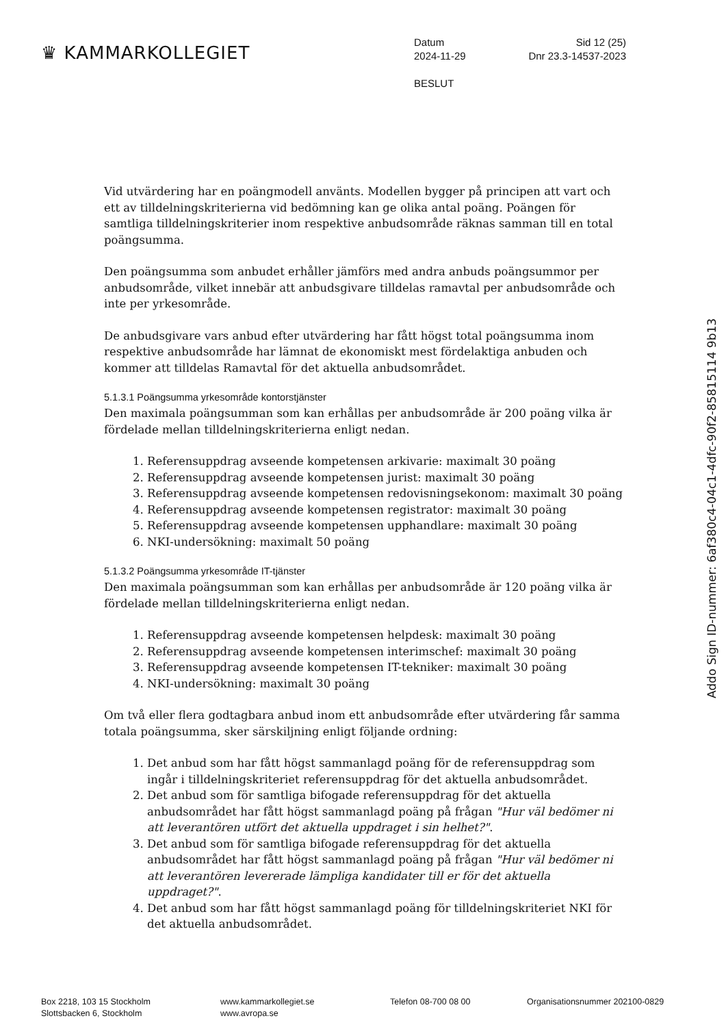♛ KAMMARKOLLEGIET
Datum Sid 12 (25)
2024-11-29 Dnr 23.3-14537-2023
BESLUT
Vid utvärdering har en poängmodell använts. Modellen bygger på principen att vart och ett av tilldelningskriterierna vid bedömning kan ge olika antal poäng. Poängen för samtliga tilldelningskriterier inom respektive anbudsområde räknas samman till en total poängsumma.
Den poängsumma som anbudet erhåller jämförs med andra anbuds poängsummor per anbudsområde, vilket innebär att anbudsgivare tilldelas ramavtal per anbudsområde och inte per yrkesområde.
De anbudsgivare vars anbud efter utvärdering har fått högst total poängsumma inom respektive anbudsområde har lämnat de ekonomiskt mest fördelaktiga anbuden och kommer att tilldelas Ramavtal för det aktuella anbudsområdet.
5.1.3.1 Poängsumma yrkesområde kontorstjänster
Den maximala poängsumman som kan erhållas per anbudsområde är 200 poäng vilka är fördelade mellan tilldelningskriterierna enligt nedan.
1. Referensuppdrag avseende kompetensen arkivarie: maximalt 30 poäng
2. Referensuppdrag avseende kompetensen jurist: maximalt 30 poäng
3. Referensuppdrag avseende kompetensen redovisningsekonom: maximalt 30 poäng
4. Referensuppdrag avseende kompetensen registrator: maximalt 30 poäng
5. Referensuppdrag avseende kompetensen upphandlare: maximalt 30 poäng
6. NKI-undersökning: maximalt 50 poäng
5.1.3.2 Poängsumma yrkesområde IT-tjänster
Den maximala poängsumman som kan erhållas per anbudsområde är 120 poäng vilka är fördelade mellan tilldelningskriterierna enligt nedan.
1. Referensuppdrag avseende kompetensen helpdesk: maximalt 30 poäng
2. Referensuppdrag avseende kompetensen interimschef: maximalt 30 poäng
3. Referensuppdrag avseende kompetensen IT-tekniker: maximalt 30 poäng
4. NKI-undersökning: maximalt 30 poäng
Om två eller flera godtagbara anbud inom ett anbudsområde efter utvärdering får samma totala poängsumma, sker särskiljning enligt följande ordning:
1. Det anbud som har fått högst sammanlagd poäng för de referensuppdrag som ingår i tilldelningskriteriet referensuppdrag för det aktuella anbudsområdet.
2. Det anbud som för samtliga bifogade referensuppdrag för det aktuella anbudsområdet har fått högst sammanlagd poäng på frågan "Hur väl bedömer ni att leverantören utfört det aktuella uppdraget i sin helhet?".
3. Det anbud som för samtliga bifogade referensuppdrag för det aktuella anbudsområdet har fått högst sammanlagd poäng på frågan "Hur väl bedömer ni att leverantören levererade lämpliga kandidater till er för det aktuella uppdraget?".
4. Det anbud som har fått högst sammanlagd poäng för tilldelningskriteriet NKI för det aktuella anbudsområdet.
Addo Sign ID-nummer: 6af380c4-04c1-4dfc-90f2-85815114 9b13
Box 2218, 103 15 Stockholm
Slottsbacken 6, Stockholm
www.kammarkollegiet.se
www.avropa.se
Telefon 08-700 08 00 Organisationsnummer 202100-0829